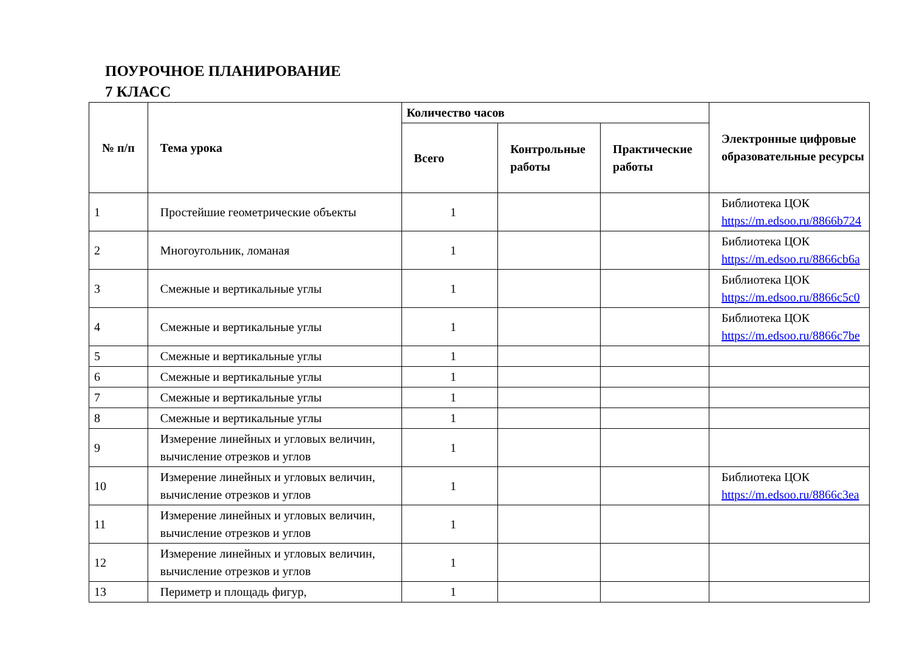ПОУРОЧНОЕ ПЛАНИРОВАНИЕ
7 КЛАСС
| № п/п | Тема урока | Количество часов | | | Электронные цифровые образовательные ресурсы |
| --- | --- | --- | --- | --- | --- |
| | | Всего | Контрольные работы | Практические работы | |
| 1 | Простейшие геометрические объекты | 1 | | | Библиотека ЦОК https://m.edsoo.ru/8866b724 |
| 2 | Многоугольник, ломаная | 1 | | | Библиотека ЦОК https://m.edsoo.ru/8866cb6a |
| 3 | Смежные и вертикальные углы | 1 | | | Библиотека ЦОК https://m.edsoo.ru/8866c5c0 |
| 4 | Смежные и вертикальные углы | 1 | | | Библиотека ЦОК https://m.edsoo.ru/8866c7be |
| 5 | Смежные и вертикальные углы | 1 | | | |
| 6 | Смежные и вертикальные углы | 1 | | | |
| 7 | Смежные и вертикальные углы | 1 | | | |
| 8 | Смежные и вертикальные углы | 1 | | | |
| 9 | Измерение линейных и угловых величин, вычисление отрезков и углов | 1 | | | |
| 10 | Измерение линейных и угловых величин, вычисление отрезков и углов | 1 | | | Библиотека ЦОК https://m.edsoo.ru/8866c3ea |
| 11 | Измерение линейных и угловых величин, вычисление отрезков и углов | 1 | | | |
| 12 | Измерение линейных и угловых величин, вычисление отрезков и углов | 1 | | | |
| 13 | Периметр и площадь фигур, | 1 | | | |